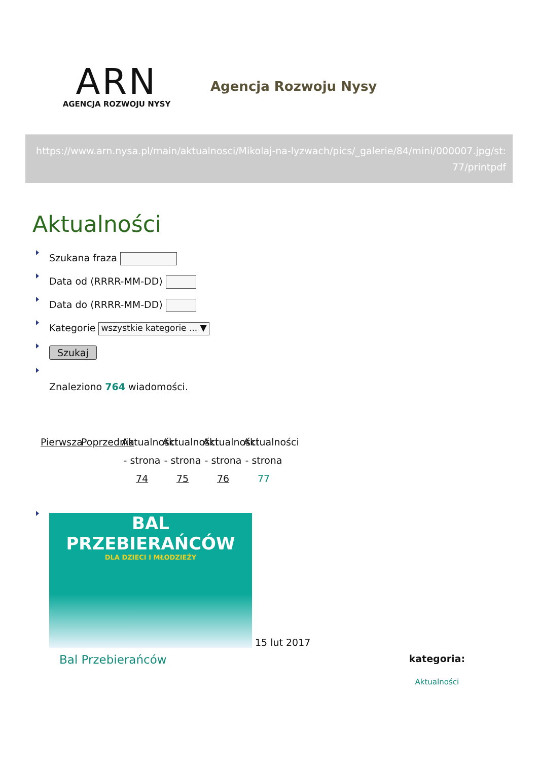ARN
AGENCJA ROZWOJU NYSY
Agencja Rozwoju Nysy
https://www.arn.nysa.pl/main/aktualnosci/Mikolaj-na-lyzwach/pics/_galerie/84/mini/000007.jpg/st:77/printpdf
Aktualności
Szukana fraza
Data od (RRRR-MM-DD)
Data do (RRRR-MM-DD)
Kategorie wszystkie kategorie ... ▼
Szukaj
Znaleziono 764 wiadomości.
Pierwsza
Poprzednia
Aktualności - strona 74
Aktualności - strona 75
Aktualności - strona 76
Aktualności - strona 77
BAL
PRZEBIERAŃCÓW
DLA DZIECI I MŁODZIEŻY
15 lut 2017
Bal Przebierańców kategoria:
Aktualności